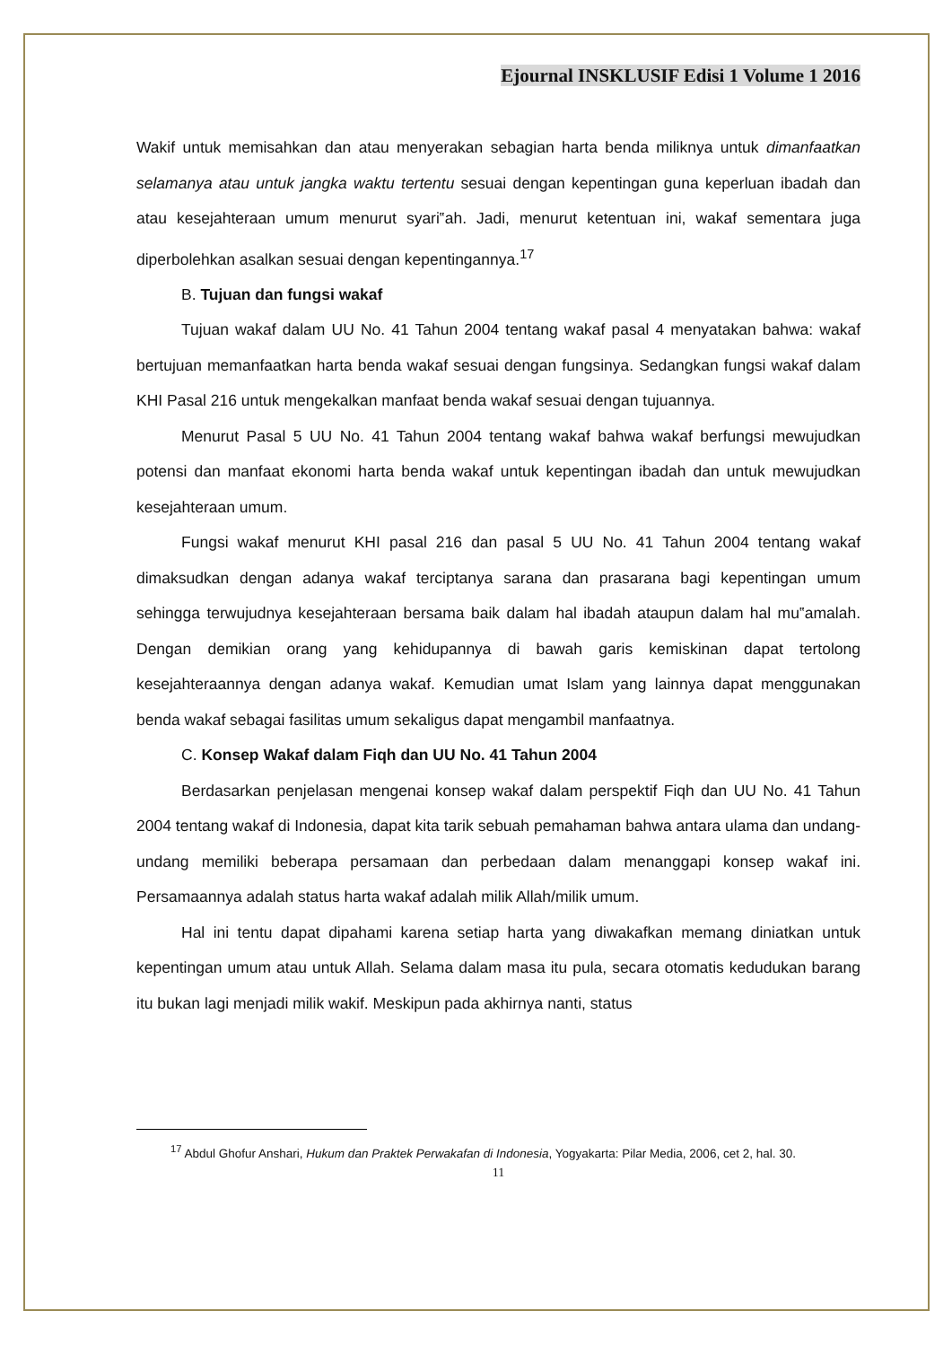Ejournal INSKLUSIF Edisi 1 Volume 1 2016
Wakif untuk memisahkan dan atau menyerakan sebagian harta benda miliknya untuk dimanfaatkan selamanya atau untuk jangka waktu tertentu sesuai dengan kepentingan guna keperluan ibadah dan atau kesejahteraan umum menurut syari‟ah. Jadi, menurut ketentuan ini, wakaf sementara juga diperbolehkan asalkan sesuai dengan kepentingannya.<sup>17</sup>
B. Tujuan dan fungsi wakaf
Tujuan wakaf dalam UU No. 41 Tahun 2004 tentang wakaf pasal 4 menyatakan bahwa: wakaf bertujuan memanfaatkan harta benda wakaf sesuai dengan fungsinya. Sedangkan fungsi wakaf dalam KHI Pasal 216 untuk mengekalkan manfaat benda wakaf sesuai dengan tujuannya.
Menurut Pasal 5 UU No. 41 Tahun 2004 tentang wakaf bahwa wakaf berfungsi mewujudkan potensi dan manfaat ekonomi harta benda wakaf untuk kepentingan ibadah dan untuk mewujudkan kesejahteraan umum.
Fungsi wakaf menurut KHI pasal 216 dan pasal 5 UU No. 41 Tahun 2004 tentang wakaf dimaksudkan dengan adanya wakaf terciptanya sarana dan prasarana bagi kepentingan umum sehingga terwujudnya kesejahteraan bersama baik dalam hal ibadah ataupun dalam hal mu‟amalah. Dengan demikian orang yang kehidupannya di bawah garis kemiskinan dapat tertolong kesejahteraannya dengan adanya wakaf. Kemudian umat Islam yang lainnya dapat menggunakan benda wakaf sebagai fasilitas umum sekaligus dapat mengambil manfaatnya.
C. Konsep Wakaf dalam Fiqh dan UU No. 41 Tahun 2004
Berdasarkan penjelasan mengenai konsep wakaf dalam perspektif Fiqh dan UU No. 41 Tahun 2004 tentang wakaf di Indonesia, dapat kita tarik sebuah pemahaman bahwa antara ulama dan undang-undang memiliki beberapa persamaan dan perbedaan dalam menanggapi konsep wakaf ini. Persamaannya adalah status harta wakaf adalah milik Allah/milik umum.
Hal ini tentu dapat dipahami karena setiap harta yang diwakafkan memang diniatkan untuk kepentingan umum atau untuk Allah. Selama dalam masa itu pula, secara otomatis kedudukan barang itu bukan lagi menjadi milik wakif. Meskipun pada akhirnya nanti, status
<sup>17</sup> Abdul Ghofur Anshari, Hukum dan Praktek Perwakafan di Indonesia, Yogyakarta: Pilar Media, 2006, cet 2, hal. 30.
11